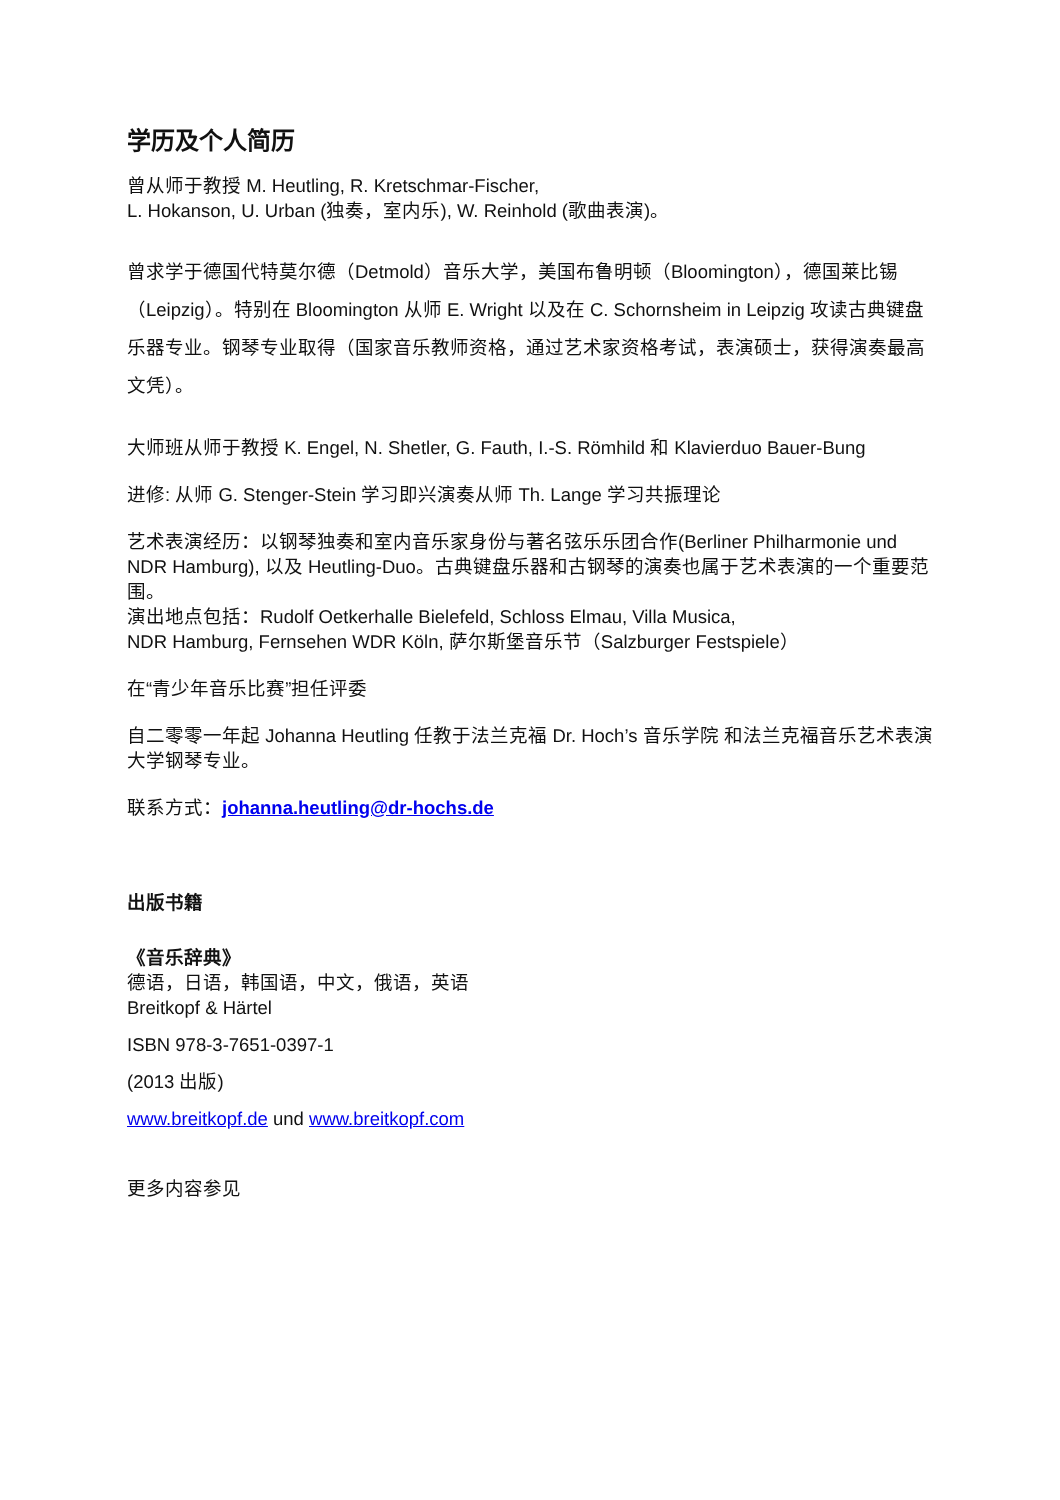学历及个人简历
曾从师于教授 M. Heutling, R. Kretschmar-Fischer,
L. Hokanson, U. Urban (独奏，室内乐), W. Reinhold (歌曲表演)。
曾求学于德国代特莫尔德（Detmold）音乐大学，美国布鲁明顿（Bloomington），德国莱比锡（Leipzig）。特别在 Bloomington 从师 E. Wright 以及在 C. Schornsheim in Leipzig 攻读古典键盘乐器专业。钢琴专业取得（国家音乐教师资格，通过艺术家资格考试，表演硕士，获得演奏最高文凭）。
大师班从师于教授 K. Engel, N. Shetler, G. Fauth, I.-S. Römhild 和 Klavierduo Bauer-Bung
进修: 从师 G. Stenger-Stein 学习即兴演奏从师 Th. Lange 学习共振理论
艺术表演经历：以钢琴独奏和室内音乐家身份与著名弦乐乐团合作(Berliner Philharmonie und NDR Hamburg), 以及 Heutling-Duo。古典键盘乐器和古钢琴的演奏也属于艺术表演的一个重要范围。
演出地点包括：Rudolf Oetkerhalle Bielefeld, Schloss Elmau, Villa Musica,
NDR Hamburg, Fernsehen WDR Köln, 萨尔斯堡音乐节（Salzburger Festspiele）
在“青少年音乐比赛”担任评委
自二零零一年起 Johanna Heutling 任教于法兰克福 Dr. Hoch’s 音乐学院 和法兰克福音乐艺术表演大学钢琴专业。
联系方式：johanna.heutling@dr-hochs.de
出版书籍
《音乐辞典》
德语，日语，韩国语，中文，俄语，英语
Breitkopf & Härtel
ISBN 978-3-7651-0397-1
(2013 出版)
www.breitkopf.de und www.breitkopf.com
更多内容参见